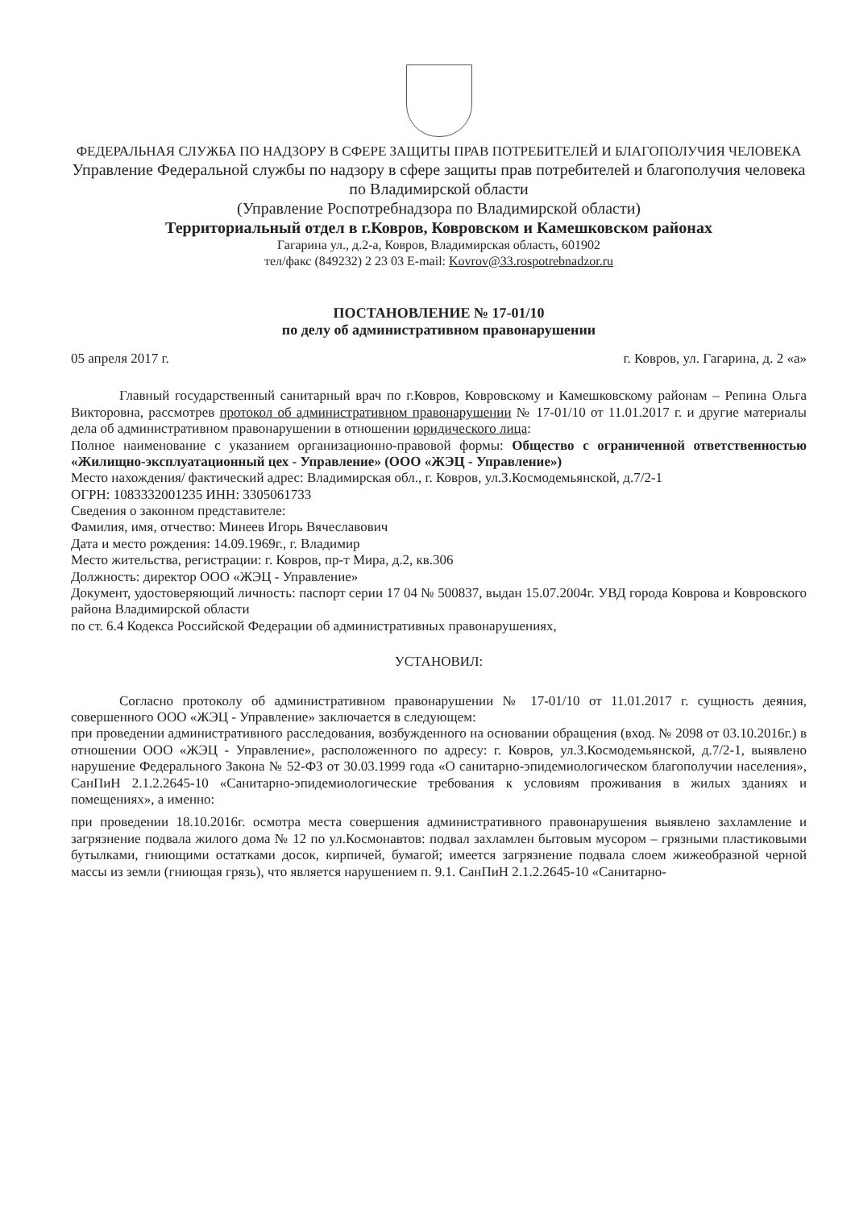ФЕДЕРАЛЬНАЯ СЛУЖБА ПО НАДЗОРУ В СФЕРЕ ЗАЩИТЫ ПРАВ ПОТРЕБИТЕЛЕЙ И БЛАГОПОЛУЧИЯ ЧЕЛОВЕКА
Управление Федеральной службы по надзору в сфере защиты прав потребителей и благополучия человека по Владимирской области
(Управление Роспотребнадзора по Владимирской области)
Территориальный отдел в г.Ковров, Ковровском и Камешковском районах
Гагарина ул., д.2-а, Ковров, Владимирская область, 601902
тел/факс (849232) 2 23 03 E-mail: Kovrov@33.rospotrebnadzor.ru
ПОСТАНОВЛЕНИЕ № 17-01/10
по делу об административном правонарушении
05 апреля 2017 г. г. Ковров, ул. Гагарина, д. 2 «а»
Главный государственный санитарный врач по г.Ковров, Ковровскому и Камешковскому районам – Репина Ольга Викторовна, рассмотрев протокол об административном правонарушении № 17-01/10 от 11.01.2017 г. и другие материалы дела об административном правонарушении в отношении юридического лица:
Полное наименование с указанием организационно-правовой формы: Общество с ограниченной ответственностью «Жилищно-эксплуатационный цех - Управление» (ООО «ЖЭЦ - Управление»)
Место нахождения/ фактический адрес: Владимирская обл., г. Ковров, ул.З.Космодемьянской, д.7/2-1
ОГРН: 1083332001235 ИНН: 3305061733
Сведения о законном представителе:
Фамилия, имя, отчество: Минеев Игорь Вячеславович
Дата и место рождения: 14.09.1969г., г. Владимир
Место жительства, регистрации: г. Ковров, пр-т Мира, д.2, кв.306
Должность: директор ООО «ЖЭЦ - Управление»
Документ, удостоверяющий личность: паспорт серии 17 04 № 500837, выдан 15.07.2004г. УВД города Коврова и Ковровского района Владимирской области
по ст. 6.4 Кодекса Российской Федерации об административных правонарушениях,
УСТАНОВИЛ:
Согласно протоколу об административном правонарушении № 17-01/10 от 11.01.2017 г. сущность деяния, совершенного ООО «ЖЭЦ - Управление» заключается в следующем:
при проведении административного расследования, возбужденного на основании обращения (вход. № 2098 от 03.10.2016г.) в отношении ООО «ЖЭЦ - Управление», расположенного по адресу: г. Ковров, ул.З.Космодемьянской, д.7/2-1, выявлено нарушение Федерального Закона № 52-ФЗ от 30.03.1999 года «О санитарно-эпидемиологическом благополучии населения», СанПиН 2.1.2.2645-10 «Санитарно-эпидемиологические требования к условиям проживания в жилых зданиях и помещениях», а именно:
при проведении 18.10.2016г. осмотра места совершения административного правонарушения выявлено захламление и загрязнение подвала жилого дома № 12 по ул.Космонавтов: подвал захламлен бытовым мусором – грязными пластиковыми бутылками, гниющими остатками досок, кирпичей, бумагой; имеется загрязнение подвала слоем жижеобразной черной массы из земли (гниющая грязь), что является нарушением п. 9.1. СанПиН 2.1.2.2645-10 «Санитарно-